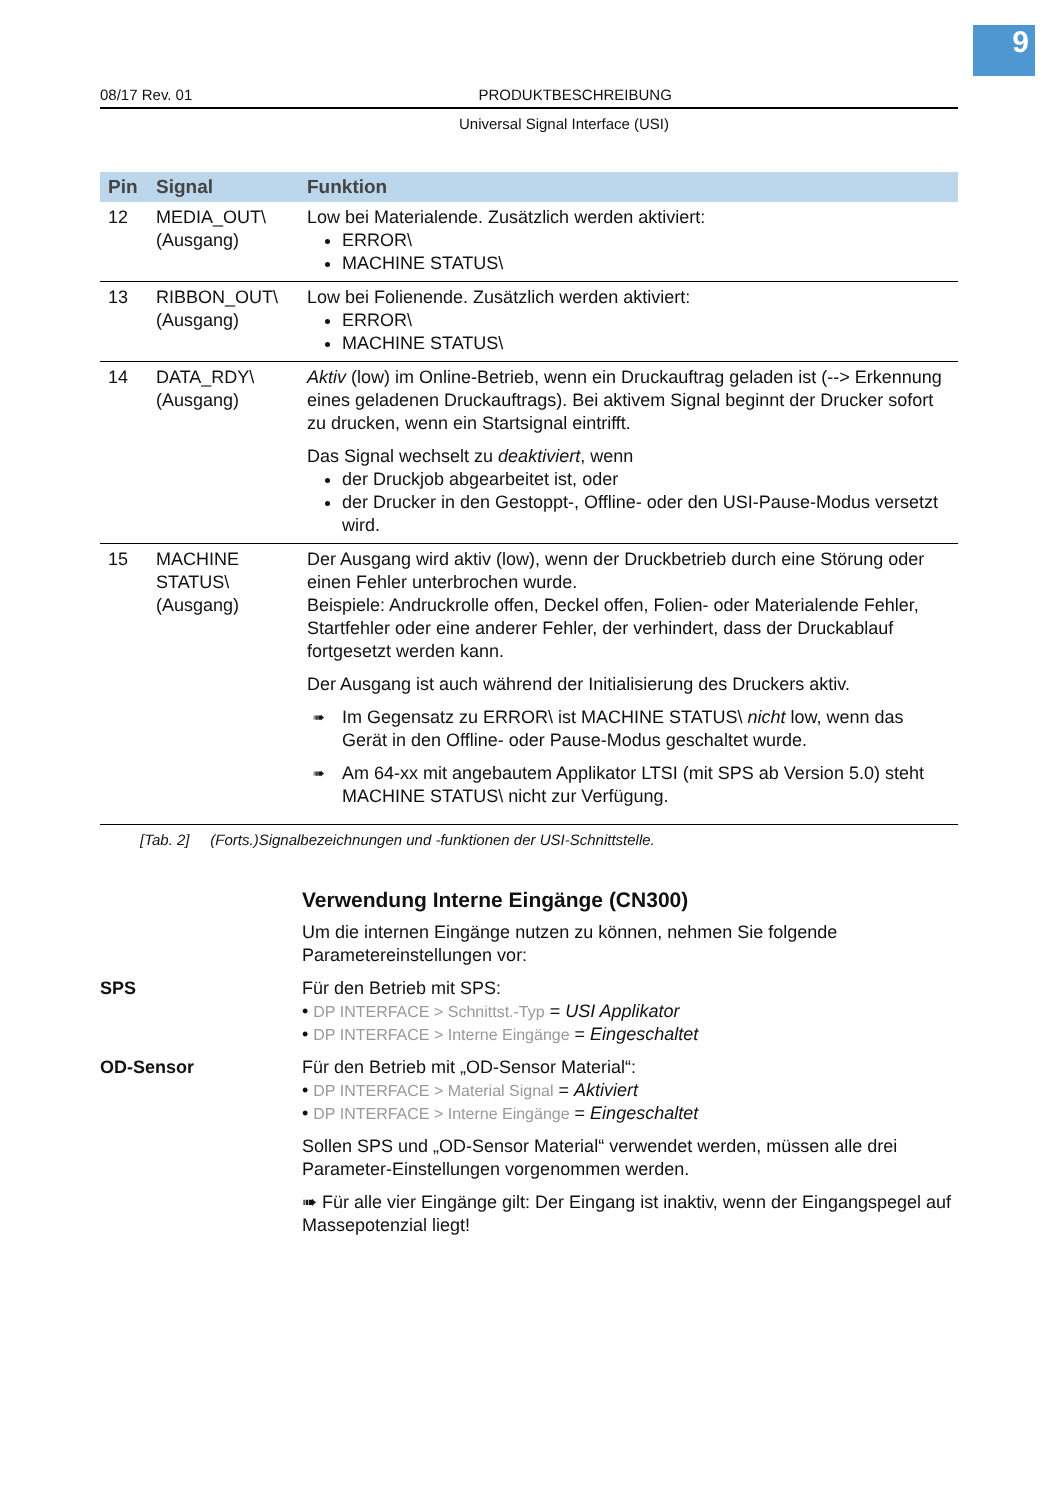9
08/17 Rev. 01 PRODUKTBESCHREIBUNG
Universal Signal Interface (USI)
| Pin | Signal | Funktion |
| --- | --- | --- |
| 12 | MEDIA_OUT\ (Ausgang) | Low bei Materialende. Zusätzlich werden aktiviert: ERROR\ MACHINE STATUS\ |
| 13 | RIBBON_OUT\ (Ausgang) | Low bei Folienende. Zusätzlich werden aktiviert: ERROR\ MACHINE STATUS\ |
| 14 | DATA_RDY\ (Ausgang) | Aktiv (low) im Online-Betrieb, wenn ein Druckauftrag geladen ist (--> Erkennung eines geladenen Druckauftrags). Bei aktivem Signal beginnt der Drucker sofort zu drucken, wenn ein Startsignal eintrifft. Das Signal wechselt zu deaktiviert , wenn der Druckjob abgearbeitet ist, oder der Drucker in den Gestoppt-, Offline- oder den USI-Pause-Modus versetzt wird. |
| 15 | MACHINE STATUS\ (Ausgang) | Der Ausgang wird aktiv (low), wenn der Druckbetrieb durch eine Störung oder einen Fehler unterbrochen wurde. Beispiele: Andruckrolle offen, Deckel offen, Folien- oder Materialende Fehler, Startfehler oder eine anderer Fehler, der verhindert, dass der Druckablauf fortgesetzt werden kann. Der Ausgang ist auch während der Initialisierung des Druckers aktiv. ➠ Im Gegensatz zu ERROR\ ist MACHINE STATUS\ nicht low, wenn das Gerät in den Offline- oder Pause-Modus geschaltet wurde. ➠ Am 64-xx mit angebautem Applikator LTSI (mit SPS ab Version 5.0) steht MACHINE STATUS\ nicht zur Verfügung. |
[Tab. 2] (Forts.)Signalbezeichnungen und -funktionen der USI-Schnittstelle.
Verwendung Interne Eingänge (CN300)
Um die internen Eingänge nutzen zu können, nehmen Sie folgende Parametereinstellungen vor:
SPS Für den Betrieb mit SPS:
• DP INTERFACE > Schnittst.-Typ = USI Applikator
• DP INTERFACE > Interne Eingänge = Eingeschaltet
OD-Sensor Für den Betrieb mit „OD-Sensor Material“:
• DP INTERFACE > Material Signal = Aktiviert
• DP INTERFACE > Interne Eingänge = Eingeschaltet
Sollen SPS und „OD-Sensor Material“ verwendet werden, müssen alle drei Parameter-Einstellungen vorgenommen werden.
➠ Für alle vier Eingänge gilt: Der Eingang ist inaktiv, wenn der Eingangspegel auf Massepotenzial liegt!